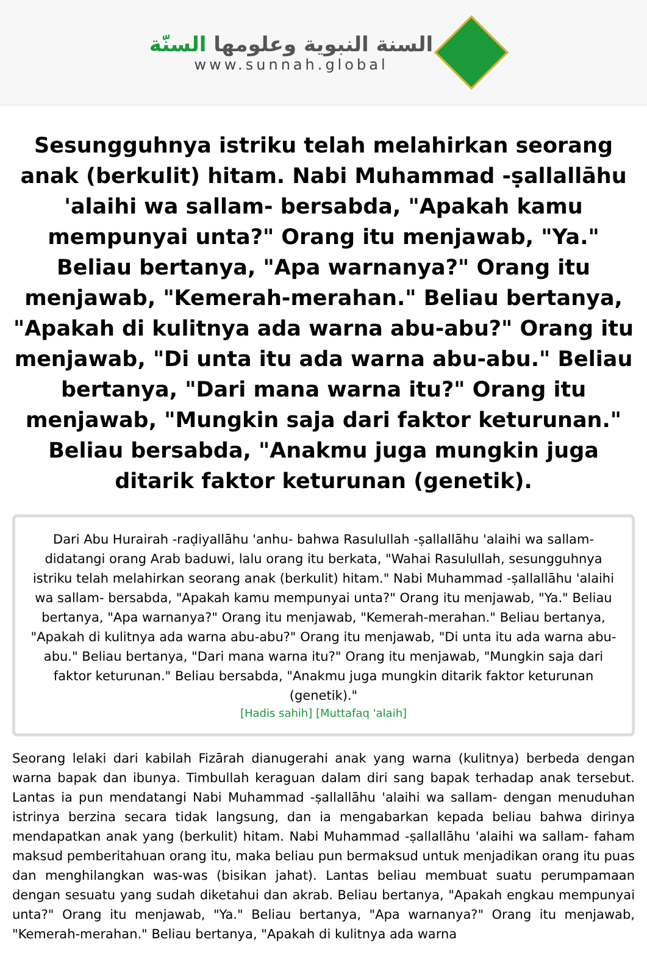السنة النبوية وعلومها السنّة
www.sunnah.global
Sesungguhnya istriku telah melahirkan seorang anak (berkulit) hitam. Nabi Muhammad -ṣallallāhu 'alaihi wa sallam- bersabda, "Apakah kamu mempunyai unta?" Orang itu menjawab, "Ya." Beliau bertanya, "Apa warnanya?" Orang itu menjawab, "Kemerah-merahan." Beliau bertanya, "Apakah di kulitnya ada warna abu-abu?" Orang itu menjawab, "Di unta itu ada warna abu-abu." Beliau bertanya, "Dari mana warna itu?" Orang itu menjawab, "Mungkin saja dari faktor keturunan." Beliau bersabda, "Anakmu juga mungkin juga ditarik faktor keturunan (genetik).
Dari Abu Hurairah -raḍiyallāhu 'anhu- bahwa Rasulullah -ṣallallāhu 'alaihi wa sallam- didatangi orang Arab baduwi, lalu orang itu berkata, "Wahai Rasulullah, sesungguhnya istriku telah melahirkan seorang anak (berkulit) hitam." Nabi Muhammad -ṣallallāhu 'alaihi wa sallam- bersabda, "Apakah kamu mempunyai unta?" Orang itu menjawab, "Ya." Beliau bertanya, "Apa warnanya?" Orang itu menjawab, "Kemerah-merahan." Beliau bertanya, "Apakah di kulitnya ada warna abu-abu?" Orang itu menjawab, "Di unta itu ada warna abu-abu." Beliau bertanya, "Dari mana warna itu?" Orang itu menjawab, "Mungkin saja dari faktor keturunan." Beliau bersabda, "Anakmu juga mungkin ditarik faktor keturunan (genetik)."
[Hadis sahih] [Muttafaq 'alaih]
Seorang lelaki dari kabilah Fizārah dianugerahi anak yang warna (kulitnya) berbeda dengan warna bapak dan ibunya. Timbullah keraguan dalam diri sang bapak terhadap anak tersebut. Lantas ia pun mendatangi Nabi Muhammad -ṣallallāhu 'alaihi wa sallam- dengan menuduhan istrinya berzina secara tidak langsung, dan ia mengabarkan kepada beliau bahwa dirinya mendapatkan anak yang (berkulit) hitam. Nabi Muhammad -ṣallallāhu 'alaihi wa sallam- faham maksud pemberitahuan orang itu, maka beliau pun bermaksud untuk menjadikan orang itu puas dan menghilangkan was-was (bisikan jahat). Lantas beliau membuat suatu perumpamaan dengan sesuatu yang sudah diketahui dan akrab. Beliau bertanya, "Apakah engkau mempunyai unta?" Orang itu menjawab, "Ya." Beliau bertanya, "Apa warnanya?" Orang itu menjawab, "Kemerah-merahan." Beliau bertanya, "Apakah di kulitnya ada warna